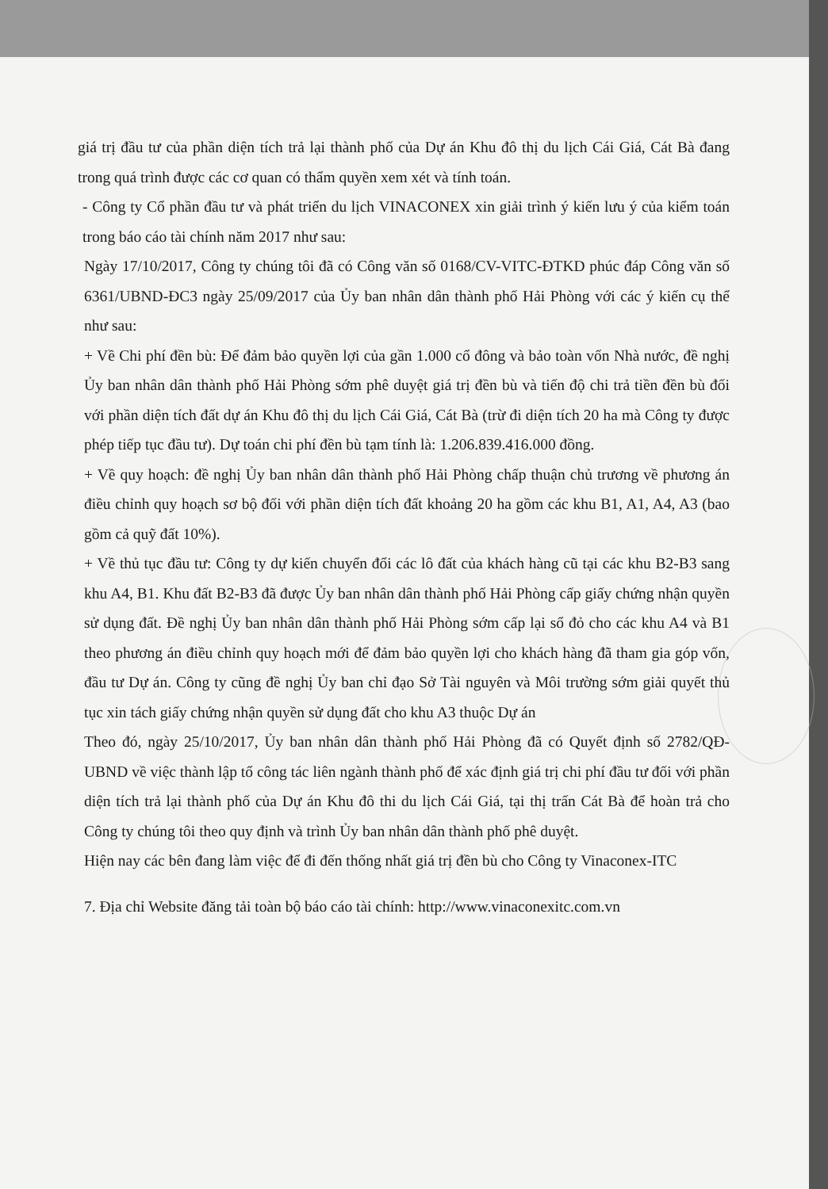giá trị đầu tư của phần diện tích trả lại thành phố của Dự án Khu đô thị du lịch Cái Giá, Cát Bà đang trong quá trình được các cơ quan có thẩm quyền xem xét và tính toán.
- Công ty Cổ phần đầu tư và phát triển du lịch VINACONEX xin giải trình ý kiến lưu ý của kiểm toán trong báo cáo tài chính năm 2017 như sau:
Ngày 17/10/2017, Công ty chúng tôi đã có Công văn số 0168/CV-VITC-ĐTKD phúc đáp Công văn số 6361/UBND-ĐC3 ngày 25/09/2017 của Ủy ban nhân dân thành phố Hải Phòng với các ý kiến cụ thể như sau:
+ Về Chi phí đền bù: Để đảm bảo quyền lợi của gần 1.000 cổ đông và bảo toàn vốn Nhà nước, đề nghị Ủy ban nhân dân thành phố Hải Phòng sớm phê duyệt giá trị đền bù và tiến độ chi trả tiền đền bù đối với phần diện tích đất dự án Khu đô thị du lịch Cái Giá, Cát Bà (trừ đi diện tích 20 ha mà Công ty được phép tiếp tục đầu tư). Dự toán chi phí đền bù tạm tính là: 1.206.839.416.000 đồng.
+ Về quy hoạch: đề nghị Ủy ban nhân dân thành phố Hải Phòng chấp thuận chủ trương về phương án điều chỉnh quy hoạch sơ bộ đối với phần diện tích đất khoảng 20 ha gồm các khu B1, A1, A4, A3 (bao gồm cả quỹ đất 10%).
+ Về thủ tục đầu tư: Công ty dự kiến chuyển đổi các lô đất của khách hàng cũ tại các khu B2-B3 sang khu A4, B1. Khu đất B2-B3 đã được Ủy ban nhân dân thành phố Hải Phòng cấp giấy chứng nhận quyền sử dụng đất. Đề nghị Ủy ban nhân dân thành phố Hải Phòng sớm cấp lại sổ đỏ cho các khu A4 và B1 theo phương án điều chỉnh quy hoạch mới để đảm bảo quyền lợi cho khách hàng đã tham gia góp vốn, đầu tư Dự án. Công ty cũng đề nghị Ủy ban chỉ đạo Sở Tài nguyên và Môi trường sớm giải quyết thủ tục xin tách giấy chứng nhận quyền sử dụng đất cho khu A3 thuộc Dự án
Theo đó, ngày 25/10/2017, Ủy ban nhân dân thành phố Hải Phòng đã có Quyết định số 2782/QĐ-UBND về việc thành lập tổ công tác liên ngành thành phố để xác định giá trị chi phí đầu tư đối với phần diện tích trả lại thành phố của Dự án Khu đô thi du lịch Cái Giá, tại thị trấn Cát Bà để hoàn trả cho Công ty chúng tôi theo quy định và trình Ủy ban nhân dân thành phố phê duyệt.
Hiện nay các bên đang làm việc để đi đến thống nhất giá trị đền bù cho Công ty Vinaconex-ITC
7. Địa chỉ Website đăng tải toàn bộ báo cáo tài chính: http://www.vinaconexitc.com.vn